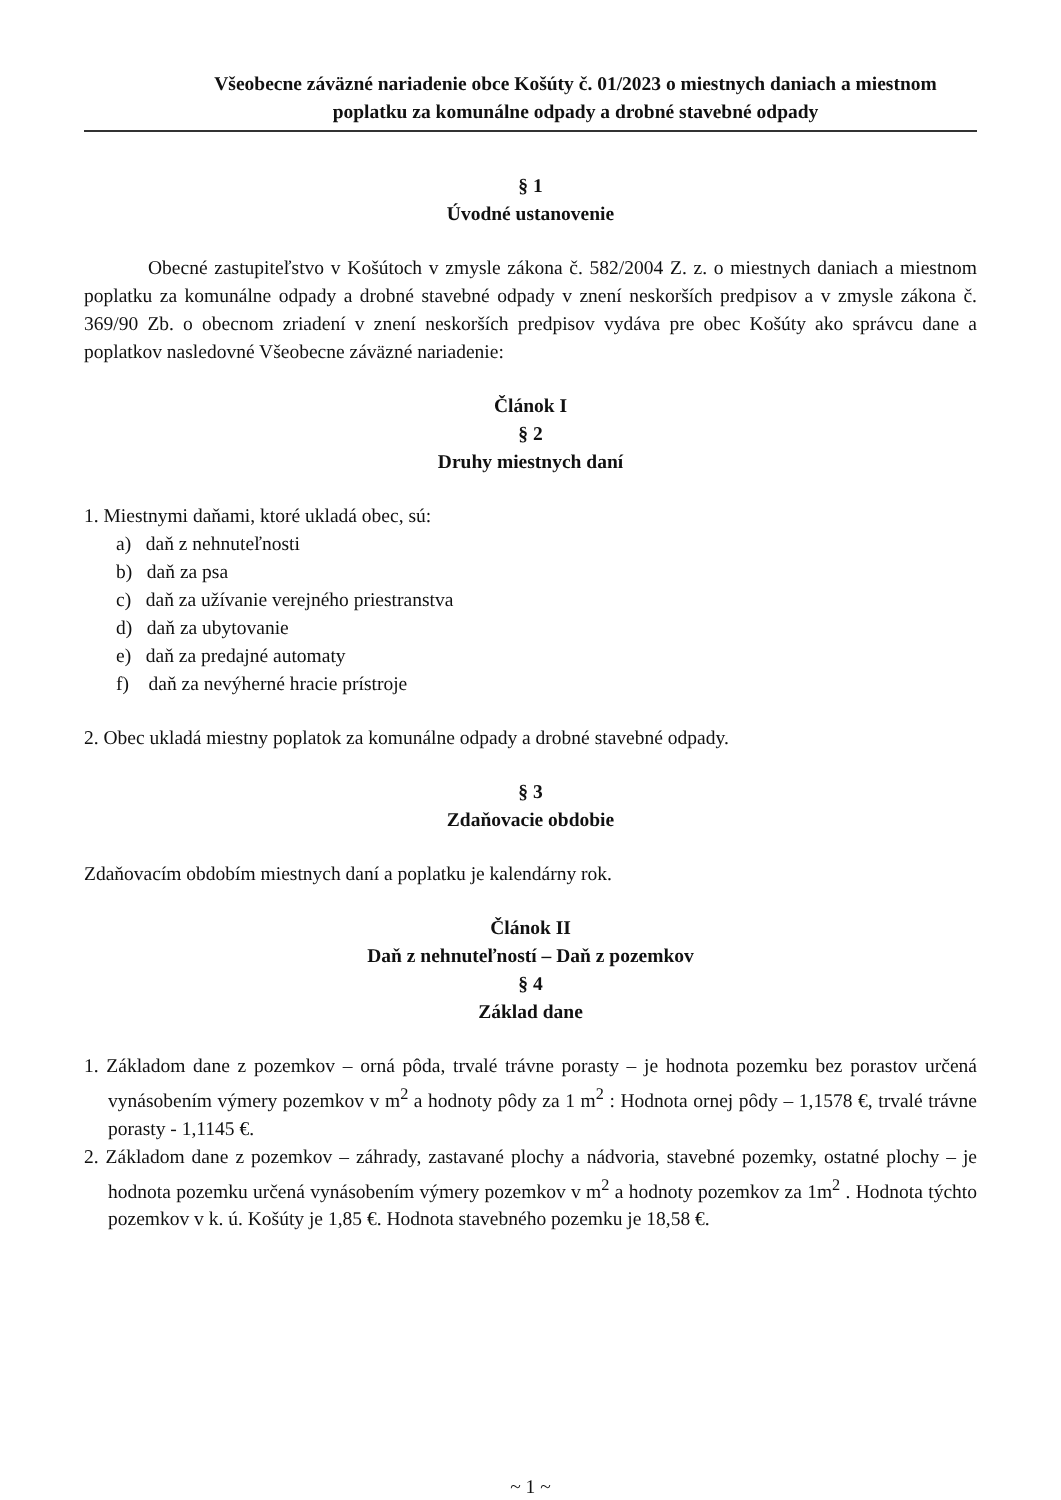Všeobecne záväzné nariadenie obce Košúty č. 01/2023 o miestnych daniach a miestnom
poplatku za komunálne odpady a drobné stavebné odpady
§ 1
Úvodné ustanovenie
Obecné zastupiteľstvo v Košútoch v zmysle zákona č. 582/2004 Z. z. o miestnych daniach a miestnom poplatku za komunálne odpady a drobné stavebné odpady v znení neskorších predpisov a v zmysle zákona č. 369/90 Zb. o obecnom zriadení v znení neskorších predpisov vydáva pre obec Košúty ako správcu dane a poplatkov nasledovné Všeobecne záväzné nariadenie:
Článok I
§ 2
Druhy miestnych daní
1. Miestnymi daňami, ktoré ukladá obec, sú:
a) daň z nehnuteľnosti
b) daň za psa
c) daň za užívanie verejného priestranstva
d) daň za ubytovanie
e) daň za predajné automaty
f) daň za nevýherné hracie prístroje
2. Obec ukladá miestny poplatok za komunálne odpady a drobné stavebné odpady.
§ 3
Zdaňovacie obdobie
Zdaňovacím obdobím miestnych daní a poplatku je kalendárny rok.
Článok II
Daň z nehnuteľností – Daň z pozemkov
§ 4
Základ dane
1. Základom dane z pozemkov – orná pôda, trvalé trávne porasty – je hodnota pozemku bez porastov určená vynásobením výmery pozemkov v m<sup>2</sup> a hodnoty pôdy za 1 m<sup>2</sup> : Hodnota ornej pôdy – 1,1578 €, trvalé trávne porasty - 1,1145 €.
2. Základom dane z pozemkov – záhrady, zastavané plochy a nádvoria, stavebné pozemky, ostatné plochy – je hodnota pozemku určená vynásobením výmery pozemkov v m<sup>2</sup> a hodnoty pozemkov za 1m<sup>2</sup> . Hodnota týchto pozemkov v k. ú. Košúty je 1,85 €. Hodnota stavebného pozemku je 18,58 €.
~ 1 ~